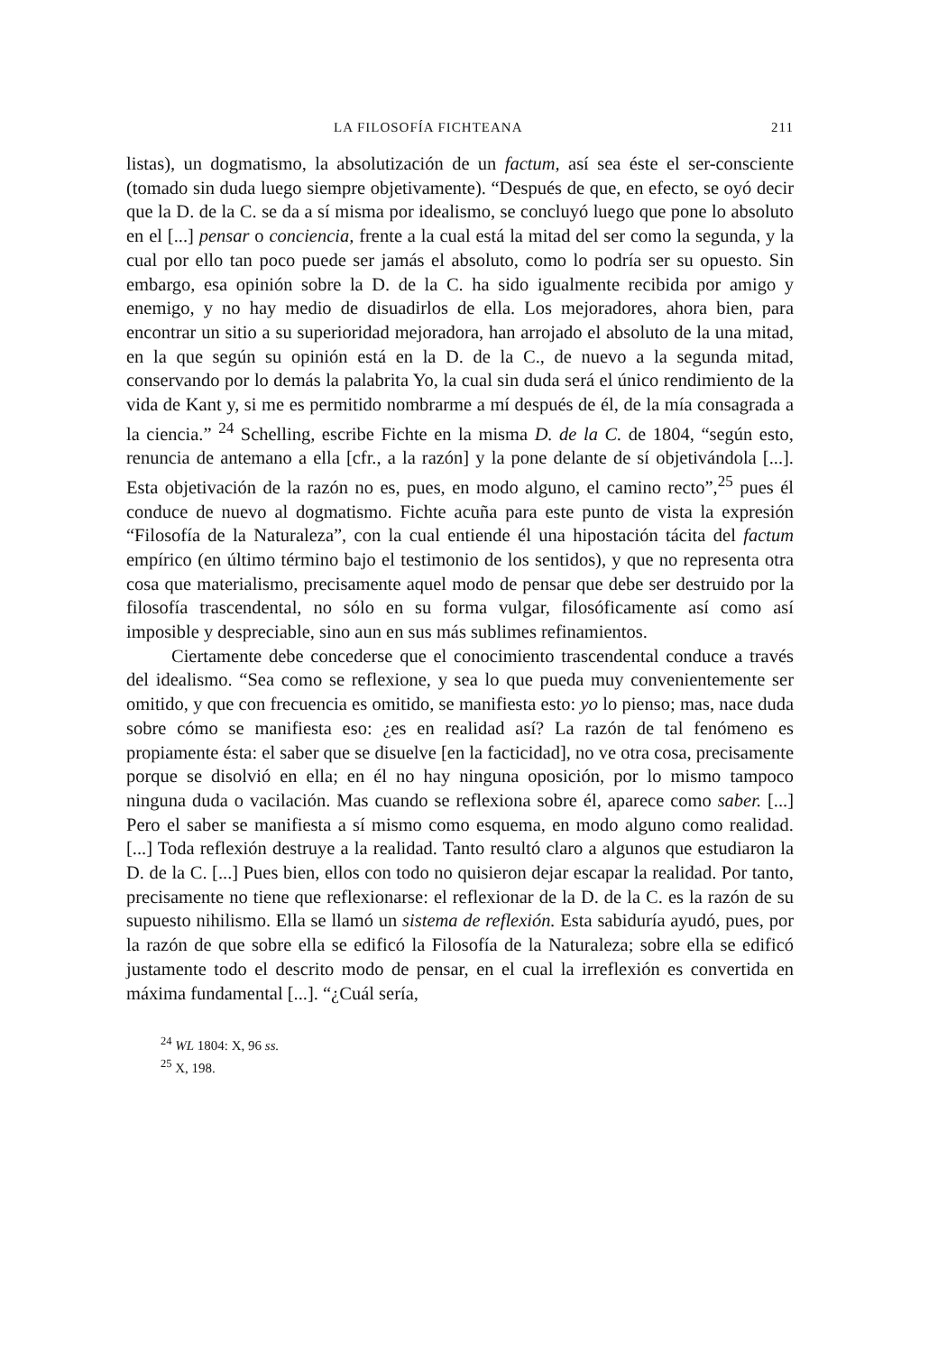LA FILOSOFÍA FICHTEANA 211
listas), un dogmatismo, la absolutización de un factum, así sea éste el ser-consciente (tomado sin duda luego siempre objetivamente). “Después de que, en efecto, se oyó decir que la D. de la C. se da a sí misma por idealismo, se concluyó luego que pone lo absoluto en el [...] pensar o conciencia, frente a la cual está la mitad del ser como la segunda, y la cual por ello tan poco puede ser jamás el absoluto, como lo podría ser su opuesto. Sin embargo, esa opinión sobre la D. de la C. ha sido igualmente recibida por amigo y enemigo, y no hay medio de disuadirlos de ella. Los mejoradores, ahora bien, para encontrar un sitio a su superioridad mejoradora, han arrojado el absoluto de la una mitad, en la que según su opinión está en la D. de la C., de nuevo a la segunda mitad, conservando por lo demás la palabrita Yo, la cual sin duda será el único rendimiento de la vida de Kant y, si me es permitido nombrarme a mí después de él, de la mía consagrada a la ciencia.” <sup>24</sup> Schelling, escribe Fichte en la misma D. de la C. de 1804, “según esto, renuncia de antemano a ella [cfr., a la razón] y la pone delante de sí objetivándola [...]. Esta objetivación de la razón no es, pues, en modo alguno, el camino recto”,<sup>25</sup> pues él conduce de nuevo al dogmatismo. Fichte acuña para este punto de vista la expresión “Filosofía de la Naturaleza”, con la cual entiende él una hipostación tácita del factum empírico (en último término bajo el testimonio de los sentidos), y que no representa otra cosa que materialismo, precisamente aquel modo de pensar que debe ser destruido por la filosofía trascendental, no sólo en su forma vulgar, filosóficamente así como así imposible y despreciable, sino aun en sus más sublimes refinamientos.
Ciertamente debe concederse que el conocimiento trascendental conduce a través del idealismo. “Sea como se reflexione, y sea lo que pueda muy convenientemente ser omitido, y que con frecuencia es omitido, se manifiesta esto: yo lo pienso; mas, nace duda sobre cómo se manifiesta eso: ¿es en realidad así? La razón de tal fenómeno es propiamente ésta: el saber que se disuelve [en la facticidad], no ve otra cosa, precisamente porque se disolvió en ella; en él no hay ninguna oposición, por lo mismo tampoco ninguna duda o vacilación. Mas cuando se reflexiona sobre él, aparece como saber. [...] Pero el saber se manifiesta a sí mismo como esquema, en modo alguno como realidad. [...] Toda reflexión destruye a la realidad. Tanto resultó claro a algunos que estudiaron la D. de la C. [...] Pues bien, ellos con todo no quisieron dejar escapar la realidad. Por tanto, precisamente no tiene que reflexionarse: el reflexionar de la D. de la C. es la razón de su supuesto nihilismo. Ella se llamó un sistema de reflexión. Esta sabiduría ayudó, pues, por la razón de que sobre ella se edificó la Filosofía de la Naturaleza; sobre ella se edificó justamente todo el descrito modo de pensar, en el cual la irreflexión es convertida en máxima fundamental [...]. “¿Cuál sería,
<sup>24</sup> WL 1804: X, 96 ss.
<sup>25</sup> X, 198.